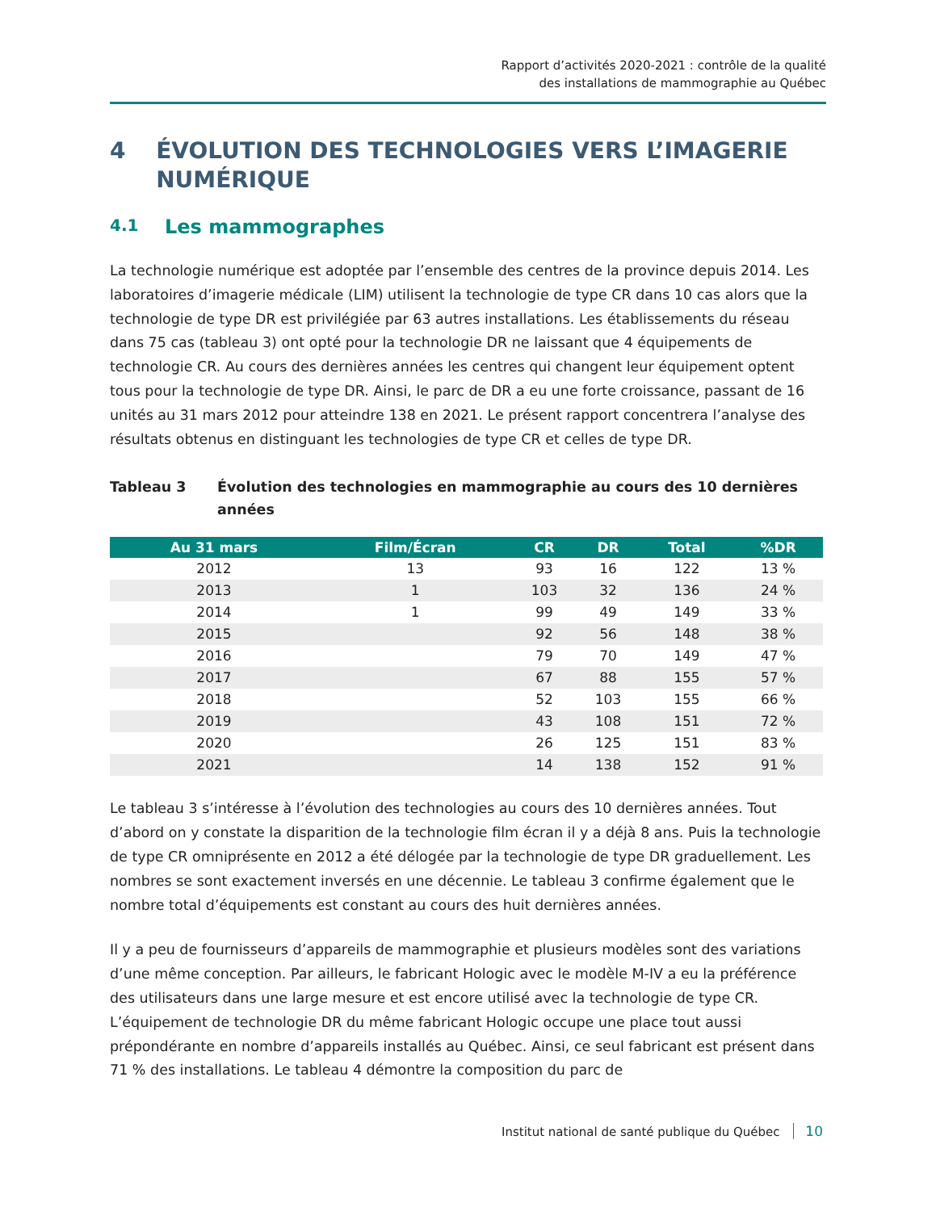Rapport d’activités 2020-2021 : contrôle de la qualité
des installations de mammographie au Québec
4 ÉVOLUTION DES TECHNOLOGIES VERS L’IMAGERIE NUMÉRIQUE
4.1 Les mammographes
La technologie numérique est adoptée par l’ensemble des centres de la province depuis 2014. Les laboratoires d’imagerie médicale (LIM) utilisent la technologie de type CR dans 10 cas alors que la technologie de type DR est privilégiée par 63 autres installations. Les établissements du réseau dans 75 cas (tableau 3) ont opté pour la technologie DR ne laissant que 4 équipements de technologie CR. Au cours des dernières années les centres qui changent leur équipement optent tous pour la technologie de type DR. Ainsi, le parc de DR a eu une forte croissance, passant de 16 unités au 31 mars 2012 pour atteindre 138 en 2021. Le présent rapport concentrera l’analyse des résultats obtenus en distinguant les technologies de type CR et celles de type DR.
Tableau 3 Évolution des technologies en mammographie au cours des 10 dernières années
| Au 31 mars | Film/Écran | CR | DR | Total | %DR |
| --- | --- | --- | --- | --- | --- |
| 2012 | 13 | 93 | 16 | 122 | 13 % |
| 2013 | 1 | 103 | 32 | 136 | 24 % |
| 2014 | 1 | 99 | 49 | 149 | 33 % |
| 2015 | | 92 | 56 | 148 | 38 % |
| 2016 | | 79 | 70 | 149 | 47 % |
| 2017 | | 67 | 88 | 155 | 57 % |
| 2018 | | 52 | 103 | 155 | 66 % |
| 2019 | | 43 | 108 | 151 | 72 % |
| 2020 | | 26 | 125 | 151 | 83 % |
| 2021 | | 14 | 138 | 152 | 91 % |
Le tableau 3 s’intéresse à l’évolution des technologies au cours des 10 dernières années. Tout d’abord on y constate la disparition de la technologie film écran il y a déjà 8 ans. Puis la technologie de type CR omniprésente en 2012 a été délogée par la technologie de type DR graduellement. Les nombres se sont exactement inversés en une décennie. Le tableau 3 confirme également que le nombre total d’équipements est constant au cours des huit dernières années.
Il y a peu de fournisseurs d’appareils de mammographie et plusieurs modèles sont des variations d’une même conception. Par ailleurs, le fabricant Hologic avec le modèle M-IV a eu la préférence des utilisateurs dans une large mesure et est encore utilisé avec la technologie de type CR. L’équipement de technologie DR du même fabricant Hologic occupe une place tout aussi prépondérante en nombre d’appareils installés au Québec. Ainsi, ce seul fabricant est présent dans 71 % des installations. Le tableau 4 démontre la composition du parc de
Institut national de santé publique du Québec 10